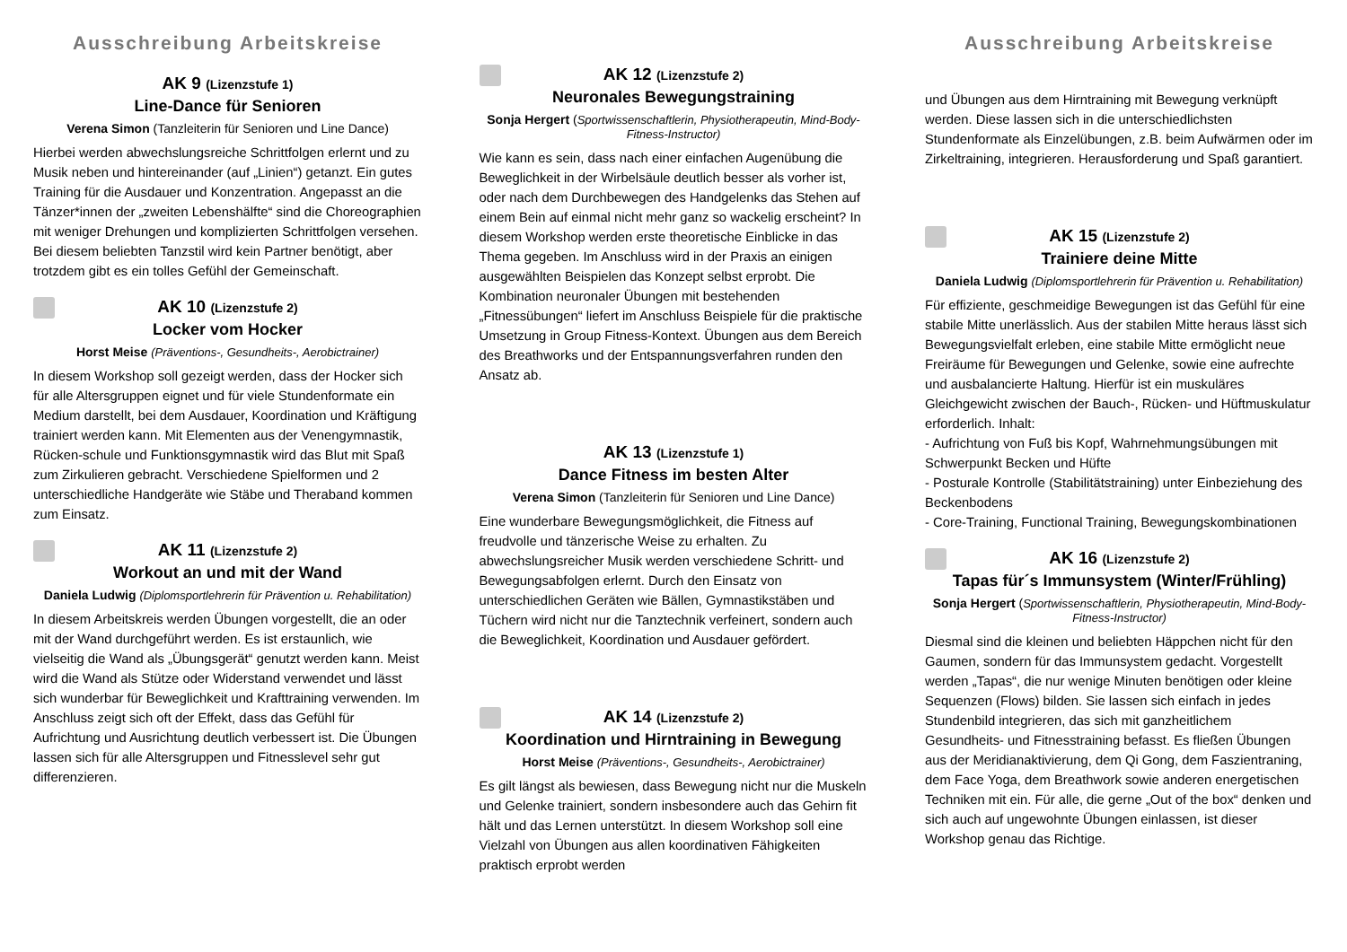Ausschreibung Arbeitskreise
AK 9 (Lizenzstufe 1)
Line-Dance für Senioren
Verena Simon (Tanzleiterin für Senioren und Line Dance)
Hierbei werden abwechslungsreiche Schrittfolgen erlernt und zu Musik neben und hintereinander (auf „Linien“) getanzt. Ein gutes Training für die Ausdauer und Konzentration. Angepasst an die Tänzer*innen der „zweiten Lebenshälfte“ sind die Choreographien mit weniger Drehungen und komplizierten Schrittfolgen versehen. Bei diesem beliebten Tanzstil wird kein Partner benötigt, aber trotzdem gibt es ein tolles Gefühl der Gemeinschaft.
AK 10 (Lizenzstufe 2)
Locker vom Hocker
Horst Meise (Präventions-, Gesundheits-, Aerobictrainer)
In diesem Workshop soll gezeigt werden, dass der Hocker sich für alle Altersgruppen eignet und für viele Stundenformate ein Medium darstellt, bei dem Ausdauer, Koordination und Kräftigung trainiert werden kann. Mit Elementen aus der Venengymnastik, Rücken-schule und Funktionsgymnastik wird das Blut mit Spaß zum Zirkulieren gebracht. Verschiedene Spielformen und 2 unterschiedliche Handgeräte wie Stäbe und Theraband kommen zum Einsatz.
AK 11 (Lizenzstufe 2)
Workout an und mit der Wand
Daniela Ludwig (Diplomsportlehrerin für Prävention u. Rehabilitation)
In diesem Arbeitskreis werden Übungen vorgestellt, die an oder mit der Wand durchgeführt werden. Es ist erstaunlich, wie vielseitig die Wand als „Übungsgerät“ genutzt werden kann. Meist wird die Wand als Stütze oder Widerstand verwendet und lässt sich wunderbar für Beweglichkeit und Krafttraining verwenden. Im Anschluss zeigt sich oft der Effekt, dass das Gefühl für Aufrichtung und Ausrichtung deutlich verbessert ist. Die Übungen lassen sich für alle Altersgruppen und Fitnesslevel sehr gut differenzieren.
AK 12 (Lizenzstufe 2)
Neuronales Bewegungstraining
Sonja Hergert (Sportwissenschaftlerin, Physiotherapeutin, Mind-Body-Fitness-Instructor)
Wie kann es sein, dass nach einer einfachen Augenübung die Beweglichkeit in der Wirbelsäule deutlich besser als vorher ist, oder nach dem Durchbewegen des Handgelenks das Stehen auf einem Bein auf einmal nicht mehr ganz so wackelig erscheint? In diesem Workshop werden erste theoretische Einblicke in das Thema gegeben. Im Anschluss wird in der Praxis an einigen ausgewählten Beispielen das Konzept selbst erprobt. Die Kombination neuronaler Übungen mit bestehenden „Fitnessübungen“ liefert im Anschluss Beispiele für die praktische Umsetzung in Group Fitness-Kontext. Übungen aus dem Bereich des Breathworks und der Entspannungsverfahren runden den Ansatz ab.
AK 13 (Lizenzstufe 1)
Dance Fitness im besten Alter
Verena Simon (Tanzleiterin für Senioren und Line Dance)
Eine wunderbare Bewegungsmöglichkeit, die Fitness auf freudvolle und tänzerische Weise zu erhalten. Zu abwechslungsreicher Musik werden verschiedene Schritt- und Bewegungsabfolgen erlernt. Durch den Einsatz von unterschiedlichen Geräten wie Bällen, Gymnastikstäben und Tüchern wird nicht nur die Tanztechnik verfeinert, sondern auch die Beweglichkeit, Koordination und Ausdauer gefördert.
AK 14 (Lizenzstufe 2)
Koordination und Hirntraining in Bewegung
Horst Meise (Präventions-, Gesundheits-, Aerobictrainer)
Es gilt längst als bewiesen, dass Bewegung nicht nur die Muskeln und Gelenke trainiert, sondern insbesondere auch das Gehirn fit hält und das Lernen unterstützt. In diesem Workshop soll eine Vielzahl von Übungen aus allen koordinativen Fähigkeiten praktisch erprobt werden
Ausschreibung Arbeitskreise
und Übungen aus dem Hirntraining mit Bewegung verknüpft werden. Diese lassen sich in die unterschiedlichsten Stundenformate als Einzelübungen, z.B. beim Aufwärmen oder im Zirkeltraining, integrieren. Herausforderung und Spaß garantiert.
AK 15 (Lizenzstufe 2)
Trainiere deine Mitte
Daniela Ludwig (Diplomsportlehrerin für Prävention u. Rehabilitation)
Für effiziente, geschmeidige Bewegungen ist das Gefühl für eine stabile Mitte unerlässlich. Aus der stabilen Mitte heraus lässt sich Bewegungsvielfalt erleben, eine stabile Mitte ermöglicht neue Freiräume für Bewegungen und Gelenke, sowie eine aufrechte und ausbalancierte Haltung. Hierfür ist ein muskuläres Gleichgewicht zwischen der Bauch-, Rücken- und Hüftmuskulatur erforderlich. Inhalt:
- Aufrichtung von Fuß bis Kopf, Wahrnehmungsübungen mit Schwerpunkt Becken und Hüfte
- Posturale Kontrolle (Stabilitätstraining) unter Einbeziehung des Beckenbodens
- Core-Training, Functional Training, Bewegungskombinationen
AK 16 (Lizenzstufe 2)
Tapas für´s Immunsystem (Winter/Frühling)
Sonja Hergert (Sportwissenschaftlerin, Physiotherapeutin, Mind-Body-Fitness-Instructor)
Diesmal sind die kleinen und beliebten Häppchen nicht für den Gaumen, sondern für das Immunsystem gedacht. Vorgestellt werden „Tapas“, die nur wenige Minuten benötigen oder kleine Sequenzen (Flows) bilden. Sie lassen sich einfach in jedes Stundenbild integrieren, das sich mit ganzheitlichem Gesundheits- und Fitnesstraining befasst. Es fließen Übungen aus der Meridianaktivierung, dem Qi Gong, dem Faszientraning, dem Face Yoga, dem Breathwork sowie anderen energetischen Techniken mit ein. Für alle, die gerne „Out of the box“ denken und sich auch auf ungewohnte Übungen einlassen, ist dieser Workshop genau das Richtige.